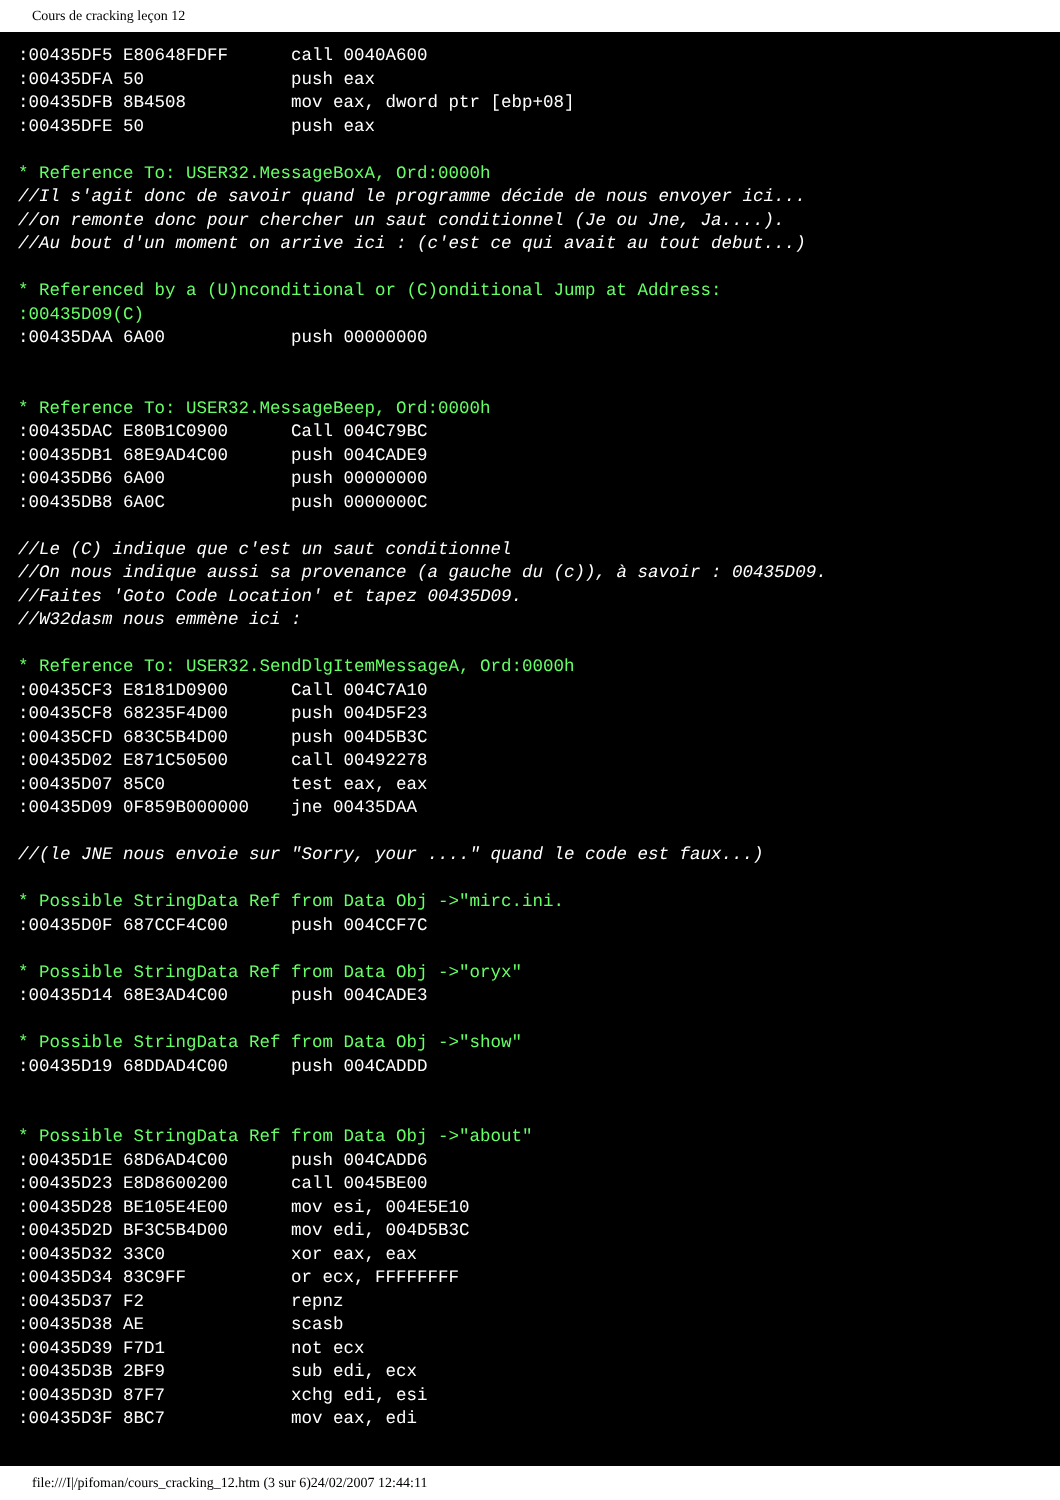Cours de cracking leçon 12
:00435DF5 E80648FDFF      call 0040A600
:00435DFA 50              push eax
:00435DFB 8B4508          mov eax, dword ptr [ebp+08]
:00435DFE 50              push eax

* Reference To: USER32.MessageBoxA, Ord:0000h
//Il s'agit donc de savoir quand le programme décide de nous envoyer ici...
//on remonte donc pour chercher un saut conditionnel (Je ou Jne, Ja....).
//Au bout d'un moment on arrive ici : (c'est ce qui avait au tout debut...)

* Referenced by a (U)nconditional or (C)onditional Jump at Address:
:00435D09(C)
:00435DAA 6A00            push 00000000


* Reference To: USER32.MessageBeep, Ord:0000h
:00435DAC E80B1C0900      Call 004C79BC
:00435DB1 68E9AD4C00      push 004CADE9
:00435DB6 6A00            push 00000000
:00435DB8 6A0C            push 0000000C

//Le (C) indique que c'est un saut conditionnel
//On nous indique aussi sa provenance (a gauche du (c)), à savoir : 00435D09.
//Faites 'Goto Code Location' et tapez 00435D09.
//W32dasm nous emmène ici :

* Reference To: USER32.SendDlgItemMessageA, Ord:0000h
:00435CF3 E8181D0900      Call 004C7A10
:00435CF8 68235F4D00      push 004D5F23
:00435CFD 683C5B4D00      push 004D5B3C
:00435D02 E871C50500      call 00492278
:00435D07 85C0            test eax, eax
:00435D09 0F859B000000    jne 00435DAA

//(le JNE nous envoie sur "Sorry, your ...." quand le code est faux...)

* Possible StringData Ref from Data Obj ->"mirc.ini.
:00435D0F 687CCF4C00      push 004CCF7C

* Possible StringData Ref from Data Obj ->"oryx"
:00435D14 68E3AD4C00      push 004CADE3

* Possible StringData Ref from Data Obj ->"show"
:00435D19 68DDAD4C00      push 004CADDD


* Possible StringData Ref from Data Obj ->"about"
:00435D1E 68D6AD4C00      push 004CADD6
:00435D23 E8D8600200      call 0045BE00
:00435D28 BE105E4E00      mov esi, 004E5E10
:00435D2D BF3C5B4D00      mov edi, 004D5B3C
:00435D32 33C0            xor eax, eax
:00435D34 83C9FF          or ecx, FFFFFFFF
:00435D37 F2              repnz
:00435D38 AE              scasb
:00435D39 F7D1            not ecx
:00435D3B 2BF9            sub edi, ecx
:00435D3D 87F7            xchg edi, esi
:00435D3F 8BC7            mov eax, edi
file:///I|/pifoman/cours_cracking_12.htm (3 sur 6)24/02/2007 12:44:11